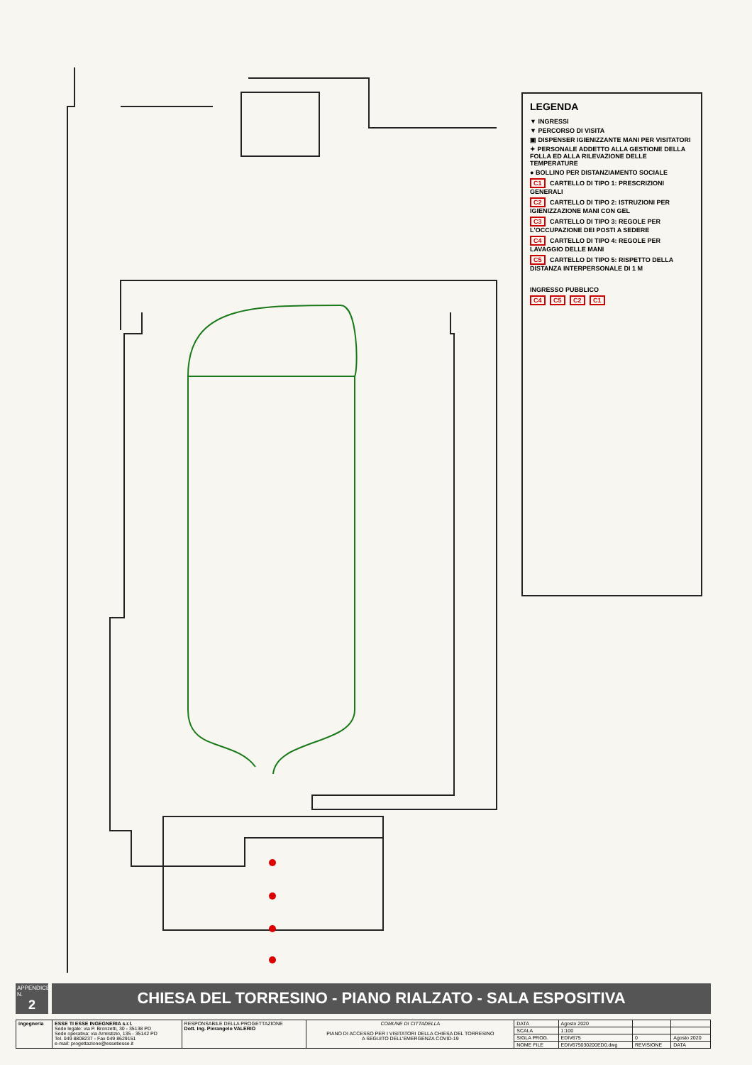LEGENDA
▼ INGRESSI
▼ PERCORSO DI VISITA
▣ DISPENSER IGIENIZZANTE MANI PER VISITATORI
✦ PERSONALE ADDETTO ALLA GESTIONE DELLA FOLLA ED ALLA RILEVAZIONE DELLE TEMPERATURE
● BOLLINO PER DISTANZIAMENTO SOCIALE
C1 CARTELLO DI TIPO 1: PRESCRIZIONI GENERALI
C2 CARTELLO DI TIPO 2: ISTRUZIONI PER IGIENIZZAZIONE MANI CON GEL
C3 CARTELLO DI TIPO 3: REGOLE PER L'OCCUPAZIONE DEI POSTI A SEDERE
C4 CARTELLO DI TIPO 4: REGOLE PER LAVAGGIO DELLE MANI
C5 CARTELLO DI TIPO 5: RISPETTO DELLA DISTANZA INTERPERSONALE DI 1 M
INGRESSO PUBBLICO
C4 C5 C2 C1
APPENDICE N.
2
CHIESA DEL TORRESINO - PIANO RIALZATO - SALA ESPOSITIVA
| ingegneria | ESSE TI ESSE INGEGNERIA s.r.l. Sede legale: via P. Bronzetti, 30 - 35138 PD Sede operativa: via Armistizio, 135 - 35142 PD Tel. 049 8808237 - Fax 049 8629151 e-mail: progettazione@essetiesse.it | RESPONSABILE DELLA PROGETTAZIONE Dott. Ing. Pierangelo VALERIO | COMUNE DI CITTADELLA PIANO DI ACCESSO PER I VISITATORI DELLA CHIESA DEL TORRESINO A SEGUITO DELL'EMERGENZA COVID-19 | DATA | Agosto 2020 | | |
| | | | | SCALA | 1:100 | | |
| | | | | SIGLA PROG. | EDIV675 | 0 | Agosto 2020 |
| | | | | NOME FILE | EDIV675030200ED0.dwg | REVISIONE | DATA |